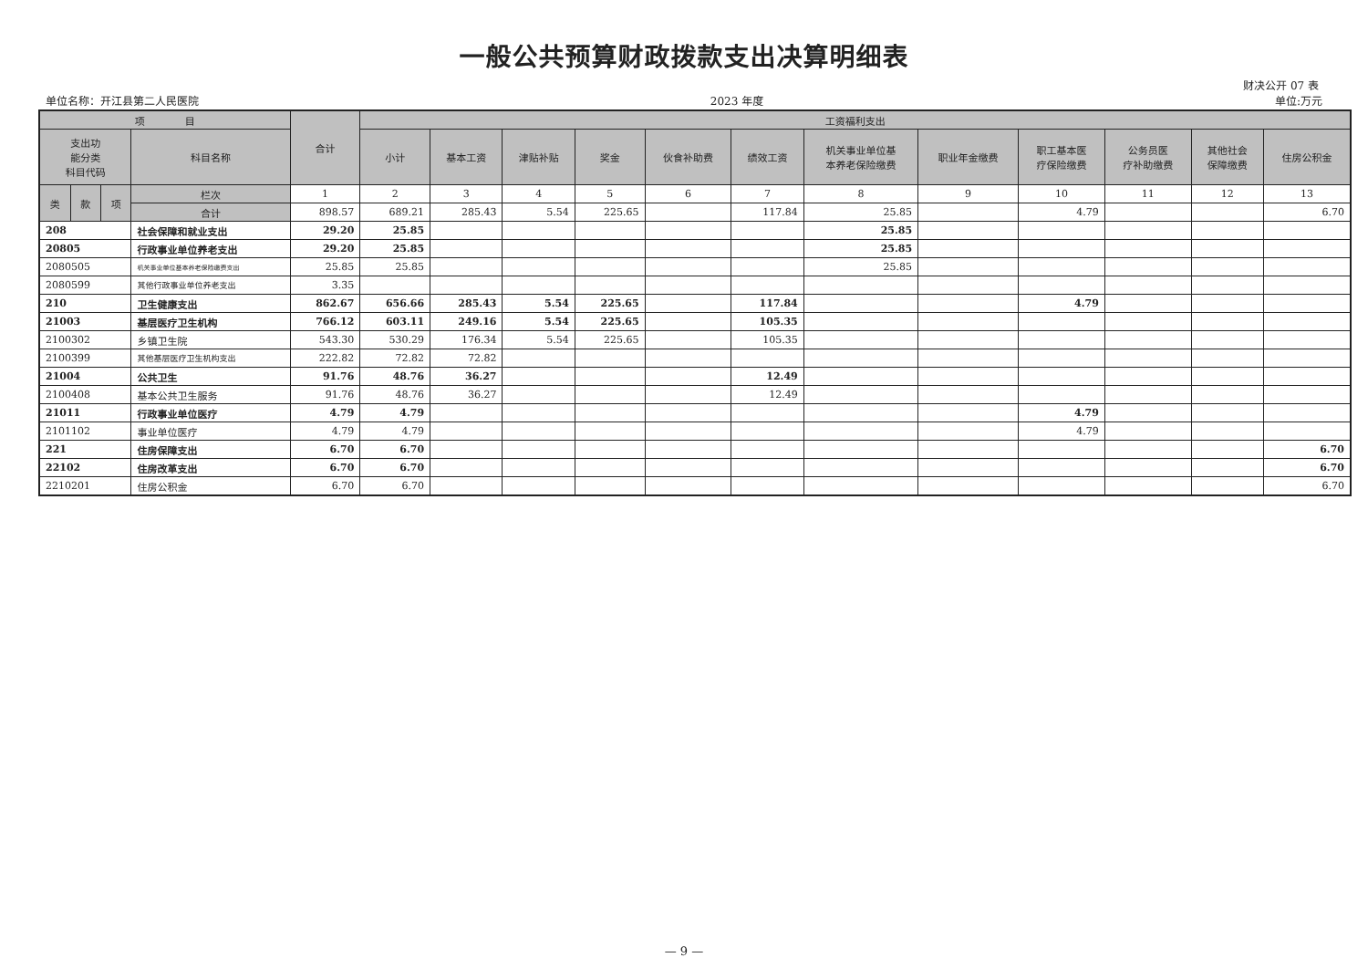一般公共预算财政拨款支出决算明细表
财决公开 07 表
单位名称：开江县第二人民医院 2023 年度 单位:万元
| 项 目 | | | | 合计 | 工资福利支出 | | | | | | | | | | | |
| --- | --- | --- | --- | --- | --- | --- | --- | --- | --- | --- | --- | --- | --- | --- | --- | --- |
| 支出功 能分类 科目代码 | | | 科目名称 | | 小计 | 基本工资 | 津贴补贴 | 奖金 | 伙食补助费 | 绩效工资 | 机关事业单位基 本养老保险缴费 | 职业年金缴费 | 职工基本医 疗保险缴费 | 公务员医 疗补助缴费 | 其他社会 保障缴费 | 住房公积金 |
| 类 | 款 | 项 | 栏次 | 1 | 2 | 3 | 4 | 5 | 6 | 7 | 8 | 9 | 10 | 11 | 12 | 13 |
| | | | 合计 | 898.57 | 689.21 | 285.43 | 5.54 | 225.65 | | 117.84 | 25.85 | | 4.79 | | | 6.70 |
| 208 | | | 社会保障和就业支出 | 29.20 | 25.85 | | | | | | 25.85 | | | | | |
| 20805 | | | 行政事业单位养老支出 | 29.20 | 25.85 | | | | | | 25.85 | | | | | |
| 2080505 | | | 机关事业单位基本养老保险缴费支出 | 25.85 | 25.85 | | | | | | 25.85 | | | | | |
| 2080599 | | | 其他行政事业单位养老支出 | 3.35 | | | | | | | | | | | | |
| 210 | | | 卫生健康支出 | 862.67 | 656.66 | 285.43 | 5.54 | 225.65 | | 117.84 | | | 4.79 | | | |
| 21003 | | | 基层医疗卫生机构 | 766.12 | 603.11 | 249.16 | 5.54 | 225.65 | | 105.35 | | | | | | |
| 2100302 | | | 乡镇卫生院 | 543.30 | 530.29 | 176.34 | 5.54 | 225.65 | | 105.35 | | | | | | |
| 2100399 | | | 其他基层医疗卫生机构支出 | 222.82 | 72.82 | 72.82 | | | | | | | | | | |
| 21004 | | | 公共卫生 | 91.76 | 48.76 | 36.27 | | | | 12.49 | | | | | | |
| 2100408 | | | 基本公共卫生服务 | 91.76 | 48.76 | 36.27 | | | | 12.49 | | | | | | |
| 21011 | | | 行政事业单位医疗 | 4.79 | 4.79 | | | | | | | | 4.79 | | | |
| 2101102 | | | 事业单位医疗 | 4.79 | 4.79 | | | | | | | | 4.79 | | | |
| 221 | | | 住房保障支出 | 6.70 | 6.70 | | | | | | | | | | | 6.70 |
| 22102 | | | 住房改革支出 | 6.70 | 6.70 | | | | | | | | | | | 6.70 |
| 2210201 | | | 住房公积金 | 6.70 | 6.70 | | | | | | | | | | | 6.70 |
— 9 —